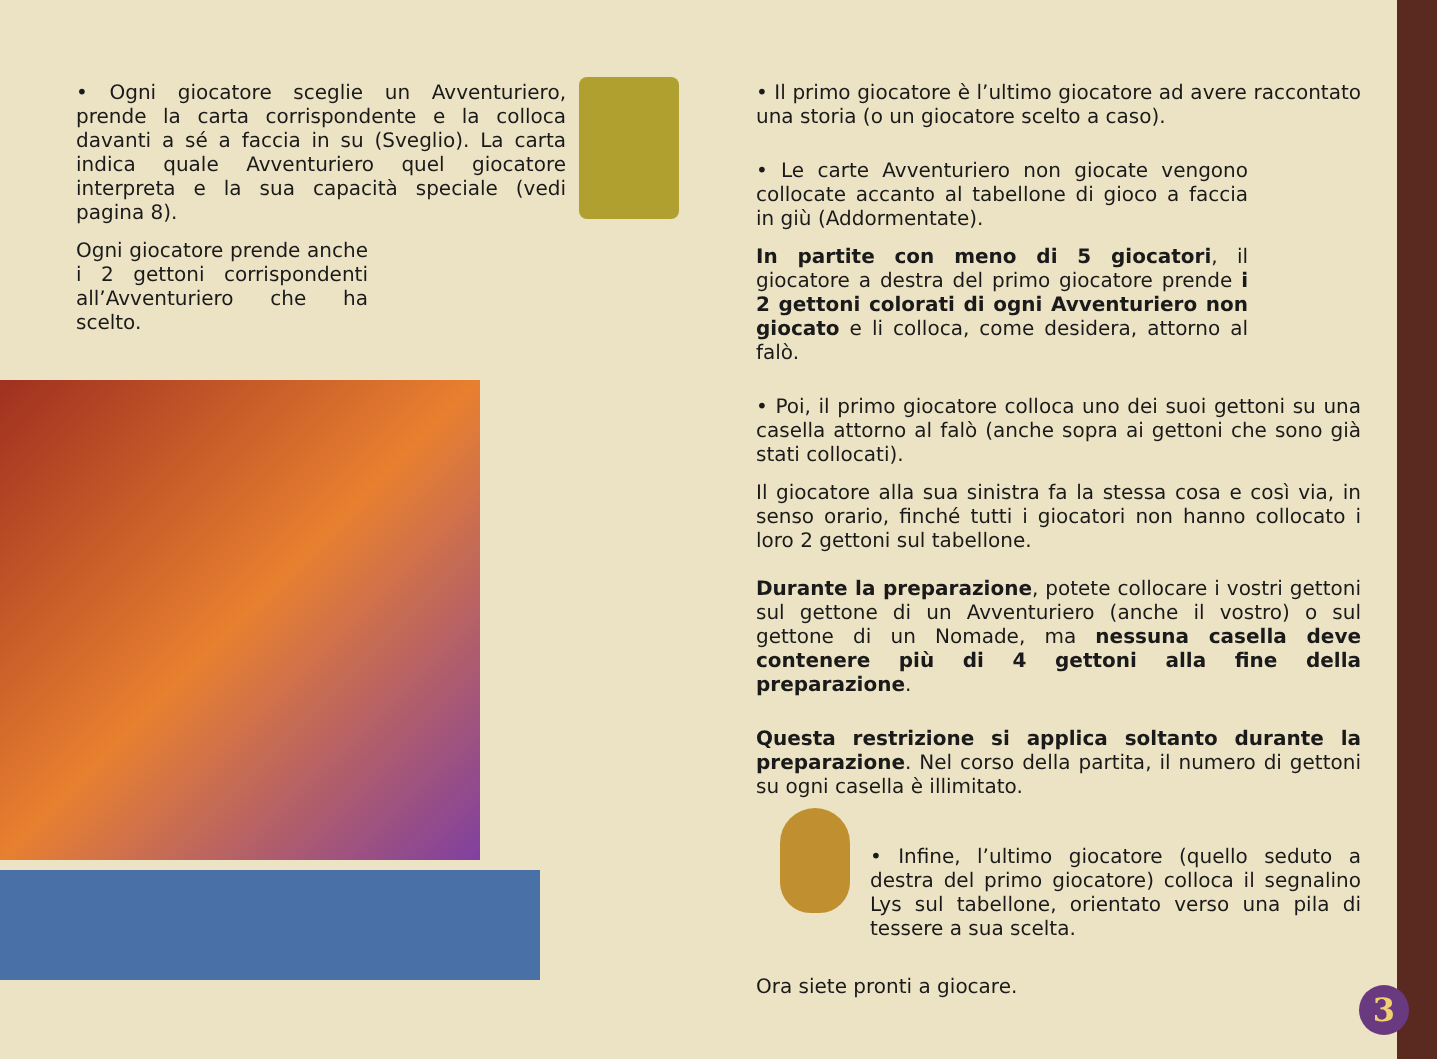• Ogni giocatore sceglie un Avventuriero, prende la carta corrispondente e la colloca davanti a sé a faccia in su (Sveglio). La carta indica quale Avventuriero quel giocatore interpreta e la sua capacità speciale (vedi pagina 8).
Ogni giocatore prende anche i 2 gettoni corrispondenti all’Avventuriero che ha scelto.
• Il primo giocatore è l’ultimo giocatore ad avere raccontato una storia (o un giocatore scelto a caso).
• Le carte Avventuriero non giocate vengono collocate accanto al tabellone di gioco a faccia in giù (Addormentate).
In partite con meno di 5 giocatori, il giocatore a destra del primo giocatore prende i 2 gettoni colorati di ogni Avventuriero non giocato e li colloca, come desidera, attorno al falò.
• Poi, il primo giocatore colloca uno dei suoi gettoni su una casella attorno al falò (anche sopra ai gettoni che sono già stati collocati).
Il giocatore alla sua sinistra fa la stessa cosa e così via, in senso orario, finché tutti i giocatori non hanno collocato i loro 2 gettoni sul tabellone.
Durante la preparazione, potete collocare i vostri gettoni sul gettone di un Avventuriero (anche il vostro) o sul gettone di un Nomade, ma nessuna casella deve contenere più di 4 gettoni alla fine della preparazione.
Questa restrizione si applica soltanto durante la preparazione. Nel corso della partita, il numero di gettoni su ogni casella è illimitato.
• Infine, l’ultimo giocatore (quello seduto a destra del primo giocatore) colloca il segnalino Lys sul tabellone, orientato verso una pila di tessere a sua scelta.
Ora siete pronti a giocare.
3